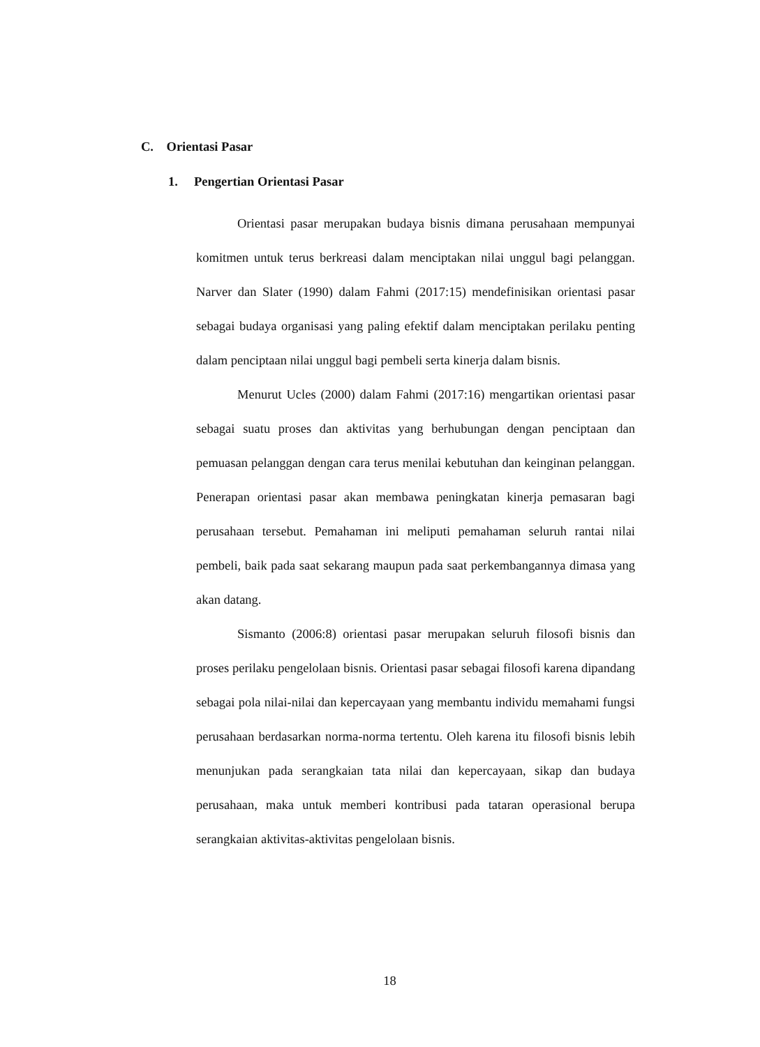C. Orientasi Pasar
1. Pengertian Orientasi Pasar
Orientasi pasar merupakan budaya bisnis dimana perusahaan mempunyai komitmen untuk terus berkreasi dalam menciptakan nilai unggul bagi pelanggan. Narver dan Slater (1990) dalam Fahmi (2017:15) mendefinisikan orientasi pasar sebagai budaya organisasi yang paling efektif dalam menciptakan perilaku penting dalam penciptaan nilai unggul bagi pembeli serta kinerja dalam bisnis.
Menurut Ucles (2000) dalam Fahmi (2017:16) mengartikan orientasi pasar sebagai suatu proses dan aktivitas yang berhubungan dengan penciptaan dan pemuasan pelanggan dengan cara terus menilai kebutuhan dan keinginan pelanggan. Penerapan orientasi pasar akan membawa peningkatan kinerja pemasaran bagi perusahaan tersebut. Pemahaman ini meliputi pemahaman seluruh rantai nilai pembeli, baik pada saat sekarang maupun pada saat perkembangannya dimasa yang akan datang.
Sismanto (2006:8) orientasi pasar merupakan seluruh filosofi bisnis dan proses perilaku pengelolaan bisnis. Orientasi pasar sebagai filosofi karena dipandang sebagai pola nilai-nilai dan kepercayaan yang membantu individu memahami fungsi perusahaan berdasarkan norma-norma tertentu. Oleh karena itu filosofi bisnis lebih menunjukan pada serangkaian tata nilai dan kepercayaan, sikap dan budaya perusahaan, maka untuk memberi kontribusi pada tataran operasional berupa serangkaian aktivitas-aktivitas pengelolaan bisnis.
18